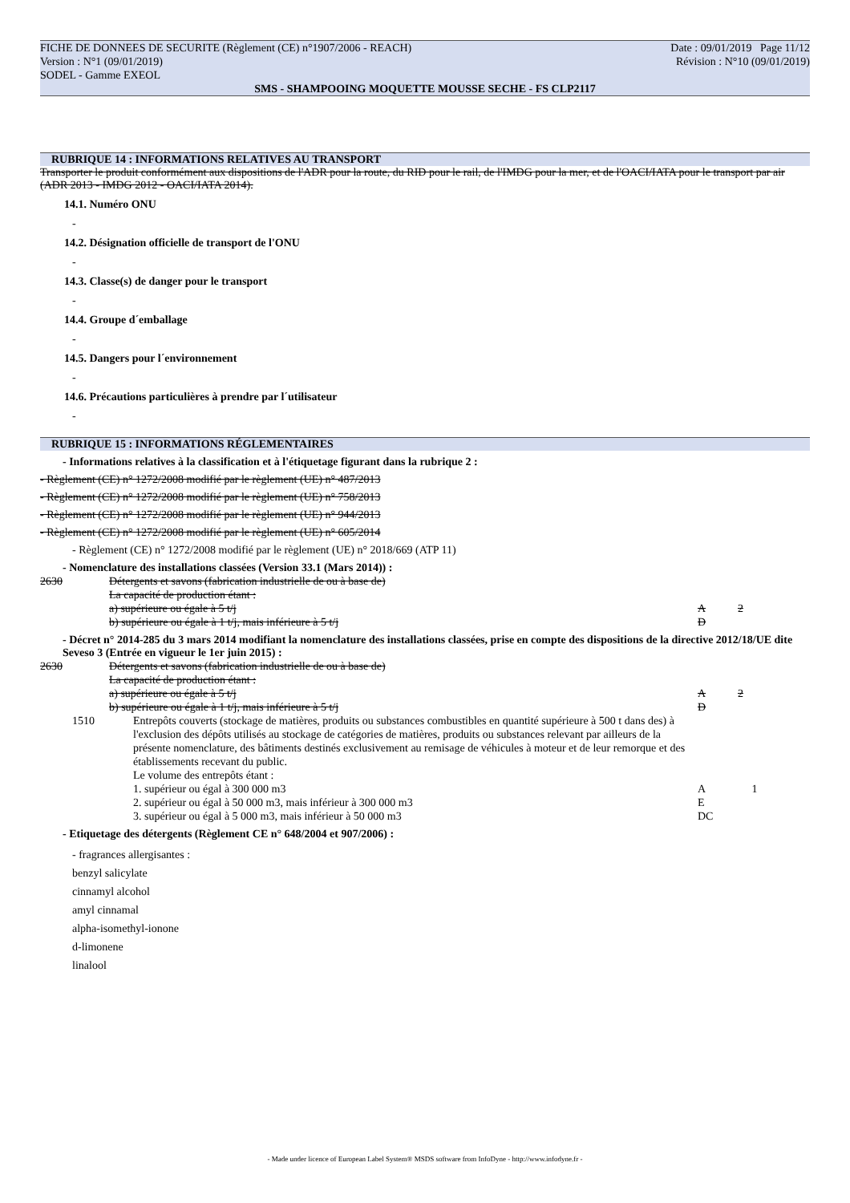FICHE DE DONNEES DE SECURITE (Règlement (CE) n°1907/2006 - REACH) Date : 09/01/2019 Page 11/12
Version : N°1 (09/01/2019) Révision : N°10 (09/01/2019)
SODEL - Gamme EXEOL
SMS - SHAMPOOING MOQUETTE MOUSSE SECHE - FS CLP2117
RUBRIQUE 14 : INFORMATIONS RELATIVES AU TRANSPORT
Transporter le produit conformément aux dispositions de l'ADR pour la route, du RID pour le rail, de l'IMDG pour la mer, et de l'OACI/IATA pour le transport par air (ADR 2013 - IMDG 2012 - OACI/IATA 2014).
14.1. Numéro ONU
-
14.2. Désignation officielle de transport de l'ONU
-
14.3. Classe(s) de danger pour le transport
-
14.4. Groupe d´emballage
-
14.5. Dangers pour l´environnement
-
14.6. Précautions particulières à prendre par l´utilisateur
-
RUBRIQUE 15 : INFORMATIONS RÉGLEMENTAIRES
- Informations relatives à la classification et à l'étiquetage figurant dans la rubrique 2 :
- Règlement (CE) n° 1272/2008 modifié par le règlement (UE) n° 487/2013
- Règlement (CE) n° 1272/2008 modifié par le règlement (UE) n° 758/2013
- Règlement (CE) n° 1272/2008 modifié par le règlement (UE) n° 944/2013
- Règlement (CE) n° 1272/2008 modifié par le règlement (UE) n° 605/2014
- Règlement (CE) n° 1272/2008 modifié par le règlement (UE) n° 2018/669 (ATP 11)
- Nomenclature des installations classées (Version 33.1 (Mars 2014)) :
| 2630 | Détergents et savons (fabrication industrielle de ou à base de) La capacité de production étant : a) supérieure ou égale à 5 t/j b) supérieure ou égale à 1 t/j, mais inférieure à 5 t/j | A D | 2 |
- Décret n° 2014-285 du 3 mars 2014 modifiant la nomenclature des installations classées, prise en compte des dispositions de la directive 2012/18/UE dite Seveso 3 (Entrée en vigueur le 1er juin 2015) :
| 2630 | Détergents et savons (fabrication industrielle de ou à base de) La capacité de production étant : a) supérieure ou égale à 5 t/j b) supérieure ou égale à 1 t/j, mais inférieure à 5 t/j | A D | 2 |
| 1510 | Entrepôts couverts (stockage de matières, produits ou substances combustibles en quantité supérieure à 500 t dans des) à l'exclusion des dépôts utilisés au stockage de catégories de matières, produits ou substances relevant par ailleurs de la présente nomenclature, des bâtiments destinés exclusivement au remisage de véhicules à moteur et de leur remorque et des établissements recevant du public. Le volume des entrepôts étant : 1. supérieur ou égal à 300 000 m3 2. supérieur ou égal à 50 000 m3, mais inférieur à 300 000 m3 3. supérieur ou égal à 5 000 m3, mais inférieur à 50 000 m3 | A E DC | 1 |
- Etiquetage des détergents (Règlement CE n° 648/2004 et 907/2006) :
- fragrances allergisantes :
benzyl salicylate
cinnamyl alcohol
amyl cinnamal
alpha-isomethyl-ionone
d-limonene
linalool
- Made under licence of European Label System® MSDS software from InfoDyne - http://www.infodyne.fr -